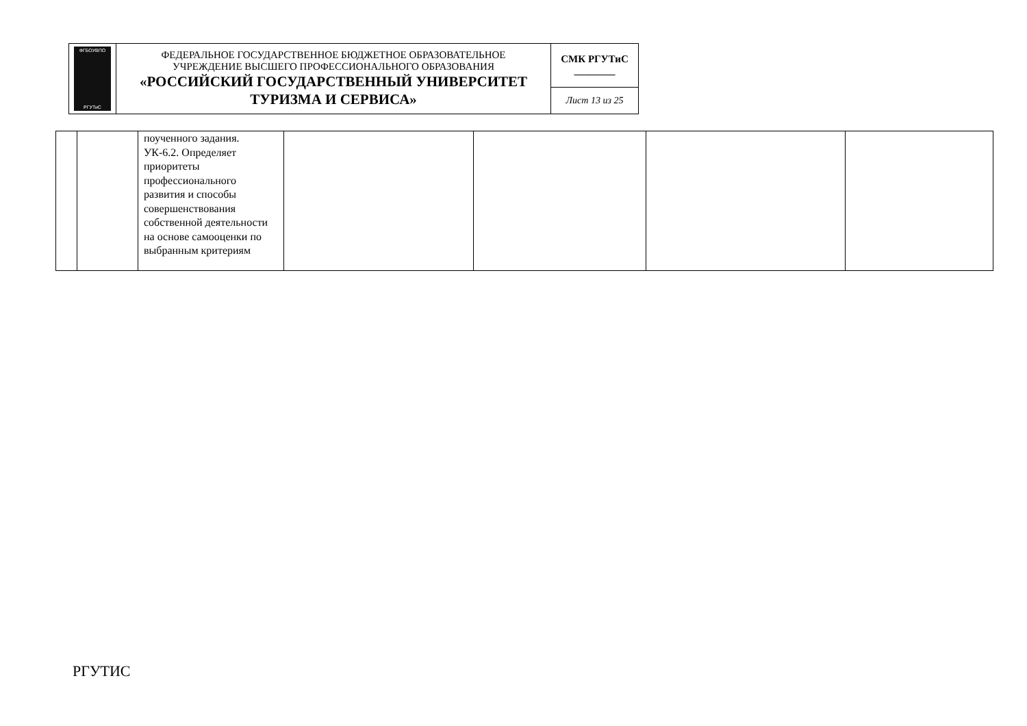| ФГБОУВПО РГУТиС | ФЕДЕРАЛЬНОЕ ГОСУДАРСТВЕННОЕ БЮДЖЕТНОЕ ОБРАЗОВАТЕЛЬНОЕ УЧРЕЖДЕНИЕ ВЫСШЕГО ПРОФЕССИОНАЛЬНОГО ОБРАЗОВАНИЯ «РОССИЙСКИЙ ГОСУДАРСТВЕННЫЙ УНИВЕРСИТЕТ ТУРИЗМА И СЕРВИСА» | СМК РГУТиС ________ |
| | | Лист 13 из 25 |
| | | поученного задания. УК-6.2. Определяет приоритеты профессионального развития и способы совершенствования собственной деятельности на основе самооценки по выбранным критериям | | | | |
РГУТИС